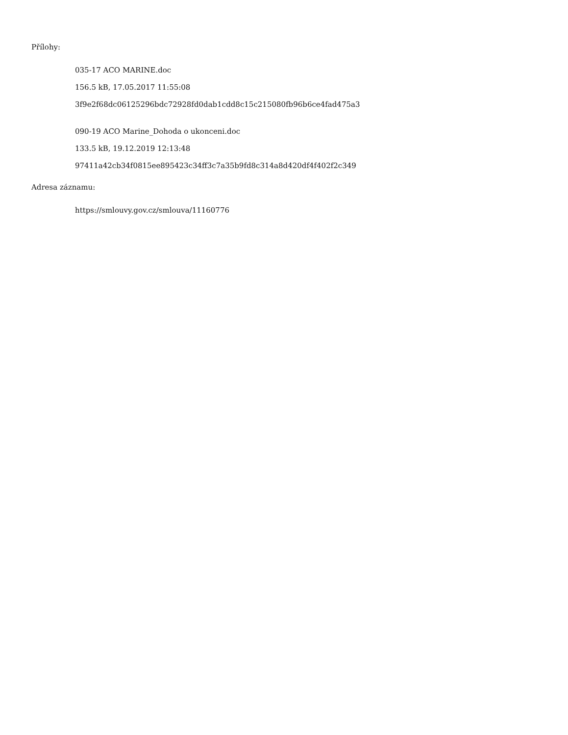Přílohy:
035-17 ACO MARINE.doc
156.5 kB, 17.05.2017 11:55:08
3f9e2f68dc06125296bdc72928fd0dab1cdd8c15c215080fb96b6ce4fad475a3
090-19 ACO Marine_Dohoda o ukonceni.doc
133.5 kB, 19.12.2019 12:13:48
97411a42cb34f0815ee895423c34ff3c7a35b9fd8c314a8d420df4f402f2c349
Adresa záznamu:
https://smlouvy.gov.cz/smlouva/11160776